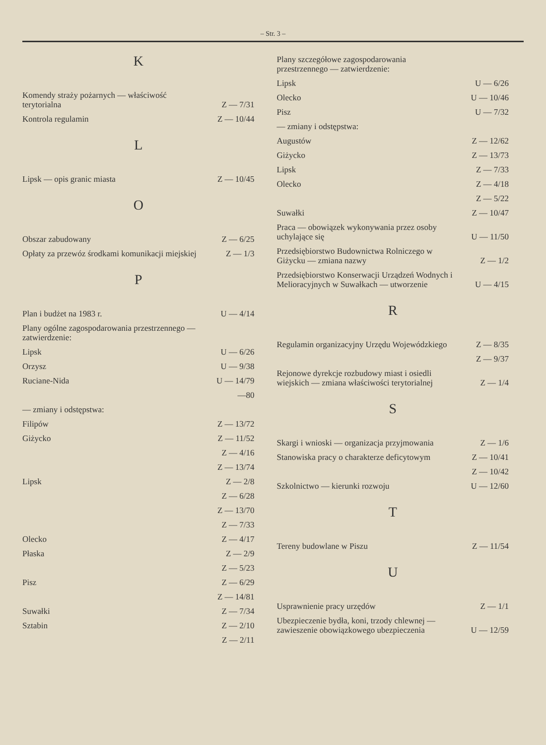– Str. 3 –
K
| Komendy straży pożarnych — właściwość terytorialna | Z — 7/31 |
| Kontrola regulamin | Z — 10/44 |
L
| Lipsk — opis granic miasta | Z — 10/45 |
O
| Obszar zabudowany | Z — 6/25 |
| Opłaty za przewóz środkami komunikacji miejskiej | Z — 1/3 |
P
| Plan i budżet na 1983 r. | U — 4/14 |
| Plany ogólne zagospodarowania przestrzennego — zatwierdzenie: | |
| Lipsk | U — 6/26 |
| Orzysz | U — 9/38 |
| Ruciane-Nida | U — 14/79 |
| | —80 |
| — zmiany i odstępstwa: | |
| Filipów | Z — 13/72 |
| Giżycko | Z — 11/52 |
| | Z — 4/16 |
| | Z — 13/74 |
| Lipsk | Z — 2/8 |
| | Z — 6/28 |
| | Z — 13/70 |
| | Z — 7/33 |
| Olecko | Z — 4/17 |
| Płaska | Z — 2/9 |
| | Z — 5/23 |
| Pisz | Z — 6/29 |
| | Z — 14/81 |
| Suwałki | Z — 7/34 |
| Sztabin | Z — 2/10 |
| | Z — 2/11 |
| Plany szczegółowe zagospodarowania przestrzennego — zatwierdzenie: | |
| Lipsk | U — 6/26 |
| Olecko | U — 10/46 |
| Pisz | U — 7/32 |
| — zmiany i odstępstwa: | |
| Augustów | Z — 12/62 |
| Giżycko | Z — 13/73 |
| Lipsk | Z — 7/33 |
| Olecko | Z — 4/18 |
| | Z — 5/22 |
| Suwałki | Z — 10/47 |
| Praca — obowiązek wykonywania przez osoby uchylające się | U — 11/50 |
| Przedsiębiorstwo Budownictwa Rolniczego w Giżycku — zmiana nazwy | Z — 1/2 |
| Przedsiębiorstwo Konserwacji Urządzeń Wodnych i Melioracyjnych w Suwałkach — utworzenie | U — 4/15 |
R
| Regulamin organizacyjny Urzędu Wojewódzkiego | Z — 8/35 |
| | Z — 9/37 |
| Rejonowe dyrekcje rozbudowy miast i osiedli wiejskich — zmiana właściwości terytorialnej | Z — 1/4 |
S
| Skargi i wnioski — organizacja przyjmowania | Z — 1/6 |
| Stanowiska pracy o charakterze deficytowym | Z — 10/41 |
| | Z — 10/42 |
| Szkolnictwo — kierunki rozwoju | U — 12/60 |
T
| Tereny budowlane w Piszu | Z — 11/54 |
U
| Usprawnienie pracy urzędów | Z — 1/1 |
| Ubezpieczenie bydła, koni, trzody chlewnej — zawieszenie obowiązkowego ubezpieczenia | U — 12/59 |